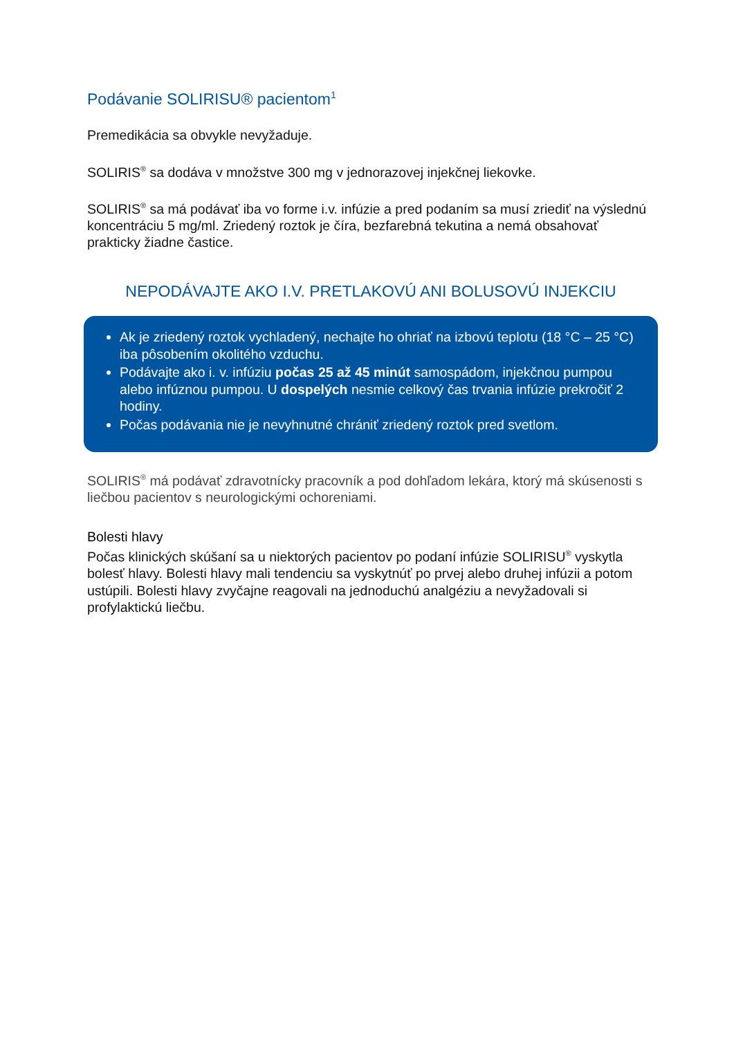Podávanie SOLIRISU® pacientom<sup>1</sup>
Premedikácia sa obvykle nevyžaduje.
SOLIRIS<sup>®</sup> sa dodáva v množstve 300 mg v jednorazovej injekčnej liekovke.
SOLIRIS<sup>®</sup> sa má podávať iba vo forme i.v. infúzie a pred podaním sa musí zriediť na výslednú koncentráciu 5 mg/ml. Zriedený roztok je číra, bezfarebná tekutina a nemá obsahovať prakticky žiadne častice.
NEPODÁVAJTE AKO I.V. PRETLAKOVÚ ANI BOLUSOVÚ INJEKCIU
Ak je zriedený roztok vychladený, nechajte ho ohriať na izbovú teplotu (18 °C – 25 °C) iba pôsobením okolitého vzduchu.
Podávajte ako i. v. infúziu počas 25 až 45 minút samospádom, injekčnou pumpou alebo infúznou pumpou. U dospelých nesmie celkový čas trvania infúzie prekročiť 2 hodiny.
Počas podávania nie je nevyhnutné chrániť zriedený roztok pred svetlom.
SOLIRIS<sup>®</sup> má podávať zdravotnícky pracovník a pod dohľadom lekára, ktorý má skúsenosti s liečbou pacientov s neurologickými ochoreniami.
Bolesti hlavy
Počas klinických skúšaní sa u niektorých pacientov po podaní infúzie SOLIRISU<sup>®</sup> vyskytla bolesť hlavy. Bolesti hlavy mali tendenciu sa vyskytnúť po prvej alebo druhej infúzii a potom ustúpili. Bolesti hlavy zvyčajne reagovali na jednoduchú analgéziu a nevyžadovali si profylaktickú liečbu.